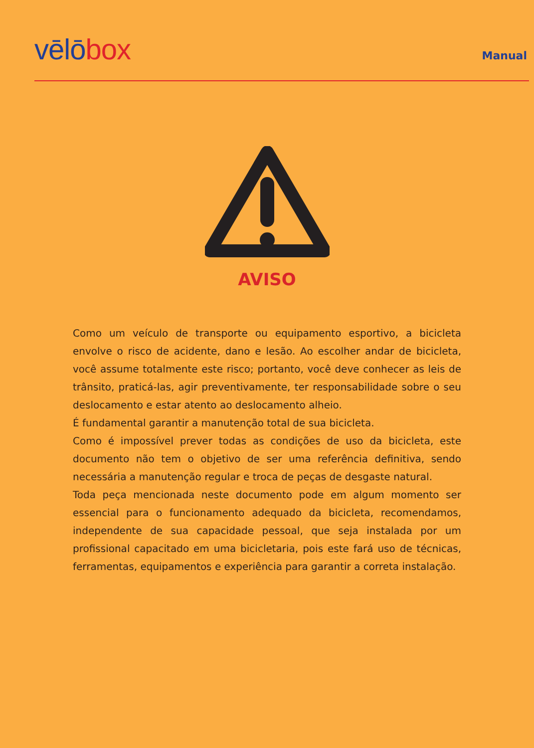vēlō box
Manual
AVISO
Como um veículo de transporte ou equipamento esportivo, a bicicleta envolve o risco de acidente, dano e lesão. Ao escolher andar de bicicleta, você assume totalmente este risco; portanto, você deve conhecer as leis de trânsito, praticá-las, agir preventivamente, ter responsabilidade sobre o seu deslocamento e estar atento ao deslocamento alheio.
É fundamental garantir a manutenção total de sua bicicleta.
Como é impossível prever todas as condições de uso da bicicleta, este documento não tem o objetivo de ser uma referência definitiva, sendo necessária a manutenção regular e troca de peças de desgaste natural.
Toda peça mencionada neste documento pode em algum momento ser essencial para o funcionamento adequado da bicicleta, recomendamos, independente de sua capacidade pessoal, que seja instalada por um profissional capacitado em uma bicicletaria, pois este fará uso de técnicas, ferramentas, equipamentos e experiência para garantir a correta instalação.